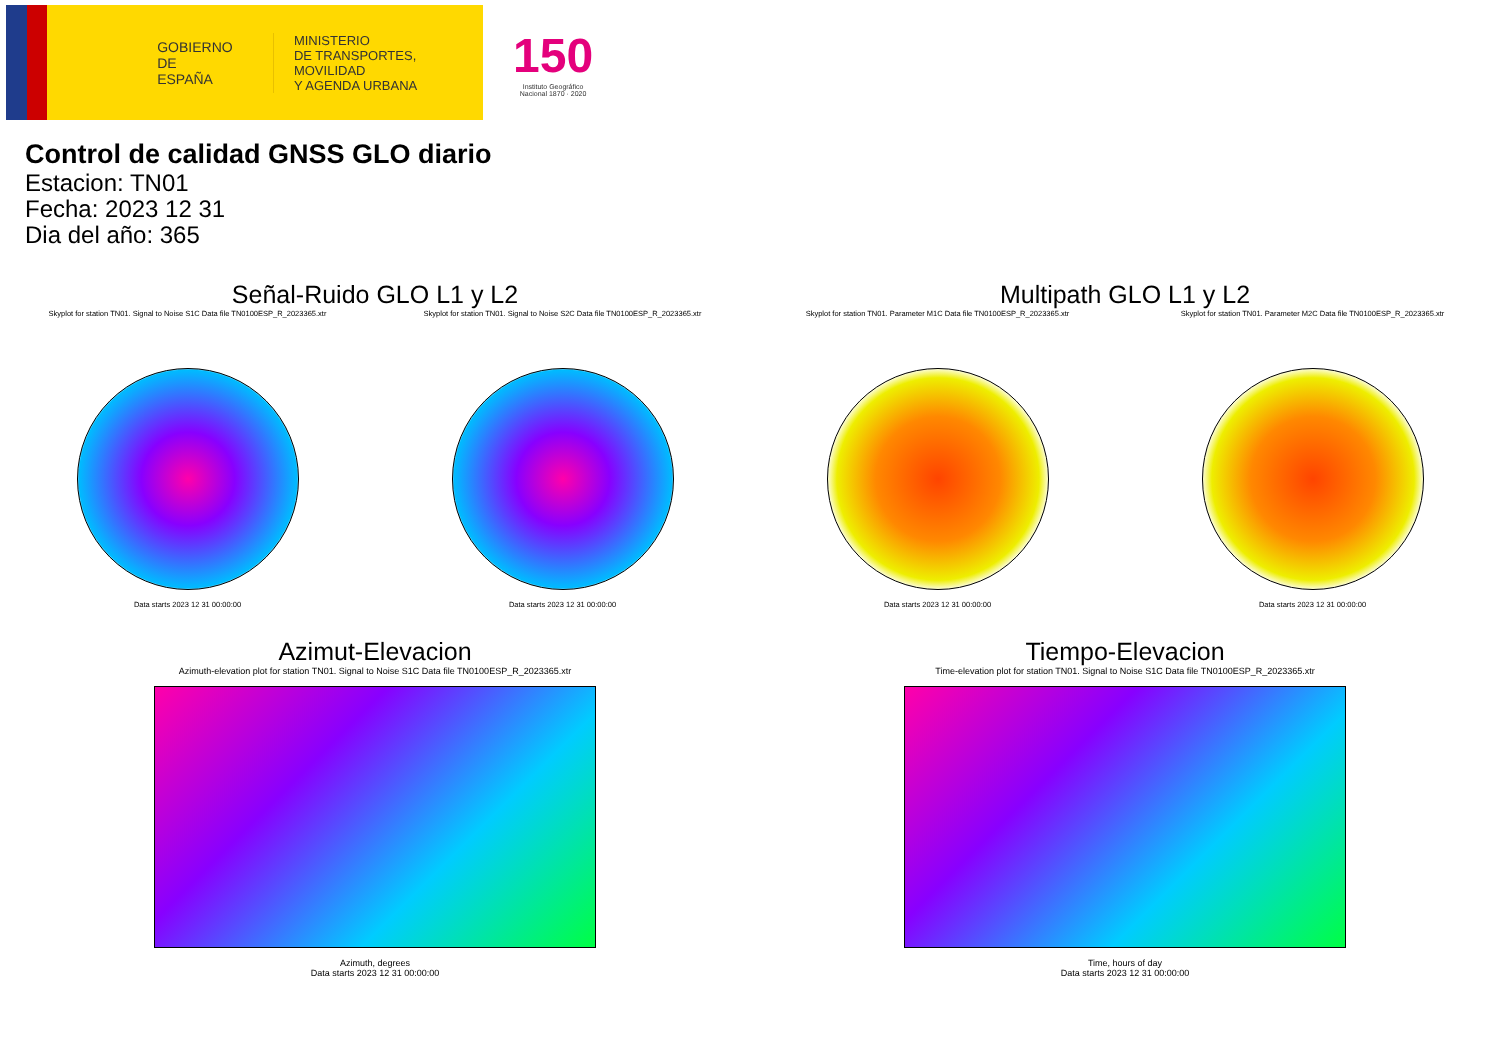GOBIERNO
DE ESPAÑA
MINISTERIO
DE TRANSPORTES, MOVILIDAD
Y AGENDA URBANA
150
Instituto Geográfico
Nacional 1870 · 2020
Control de calidad GNSS GLO diario
Estacion: TN01
Fecha: 2023 12 31
Dia del año: 365
Señal-Ruido GLO L1 y L2
Skyplot for station TN01. Signal to Noise S1C Data file TN0100ESP_R_2023365.xtr
Data starts 2023 12 31 00:00:00
Skyplot for station TN01. Signal to Noise S2C Data file TN0100ESP_R_2023365.xtr
Data starts 2023 12 31 00:00:00
Multipath GLO L1 y L2
Skyplot for station TN01. Parameter M1C Data file TN0100ESP_R_2023365.xtr
Data starts 2023 12 31 00:00:00
Skyplot for station TN01. Parameter M2C Data file TN0100ESP_R_2023365.xtr
Data starts 2023 12 31 00:00:00
Azimut-Elevacion
Azimuth-elevation plot for station TN01. Signal to Noise S1C Data file TN0100ESP_R_2023365.xtr
Azimuth, degrees
Data starts 2023 12 31 00:00:00
Tiempo-Elevacion
Time-elevation plot for station TN01. Signal to Noise S1C Data file TN0100ESP_R_2023365.xtr
Time, hours of day
Data starts 2023 12 31 00:00:00